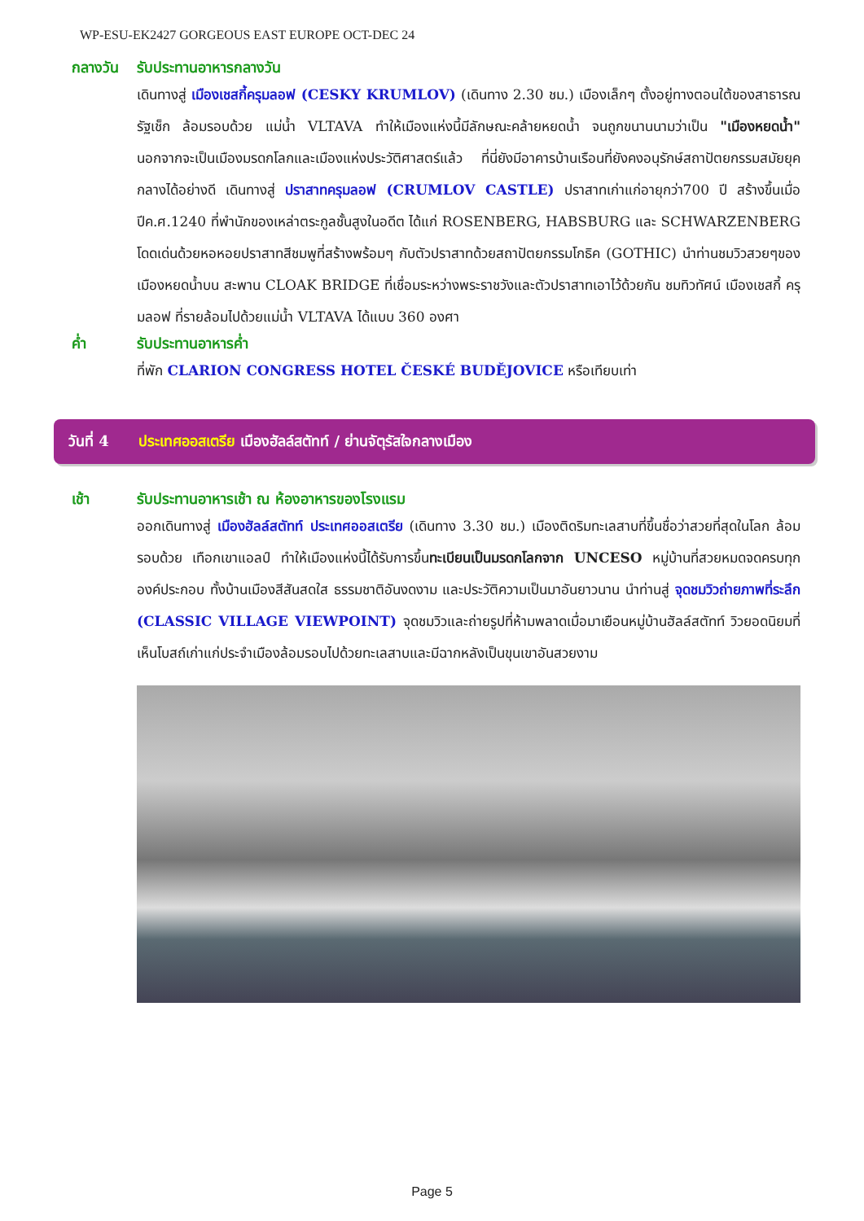WP-ESU-EK2427 GORGEOUS EAST EUROPE OCT-DEC 24
กลางวัน รับประทานอาหารกลางวัน
เดินทางสู่ เมืองเชสกี้ครุมลอฟ (CESKY KRUMLOV) (เดินทาง 2.30 ชม.) เมืองเล็กๆ ตั้งอยู่ทางตอนใต้ของสาธารณรัฐเช็ก ล้อมรอบด้วย แม่น้ำ VLTAVA ทำให้เมืองแห่งนี้มีลักษณะคล้ายหยดน้ำ จนถูกขนานนามว่าเป็น "เมืองหยดน้ำ" นอกจากจะเป็นเมืองมรดกโลกและเมืองแห่งประวัติศาสตร์แล้ว ที่นี่ยังมีอาคารบ้านเรือนที่ยังคงอนุรักษ์สถาปัตยกรรมสมัยยุคกลางได้อย่างดี เดินทางสู่ ปราสาทครุมลอฟ (CRUMLOV CASTLE) ปราสาทเก่าแก่อายุกว่า700 ปี สร้างขึ้นเมื่อปีค.ศ.1240 ที่พำนักของเหล่าตระกูลชั้นสูงในอดีต ได้แก่ ROSENBERG, HABSBURG และ SCHWARZENBERG โดดเด่นด้วยหอหอยปราสาทสีชมพูที่สร้างพร้อมๆ กับตัวปราสาทด้วยสถาปัตยกรรมโกธิค (GOTHIC) นำท่านชมวิวสวยๆของเมืองหยดน้ำบน สะพาน CLOAK BRIDGE ที่เชื่อมระหว่างพระราชวังและตัวปราสาทเอาไว้ด้วยกัน ชมทิวทัศน์ เมืองเชสกี้ ครุมลอฟ ที่รายล้อมไปด้วยแม่น้ำ VLTAVA ได้แบบ 360 องศา
ค่ำ รับประทานอาหารค่ำ
ที่พัก CLARION CONGRESS HOTEL ČESKÉ BUDĚJOVICE หรือเทียบเท่า
วันที่ 4 ประเทศออสเตรีย เมืองฮัลล์สตัทท์ / ย่านจัตุรัสใจกลางเมือง
เช้า รับประทานอาหารเช้า ณ ห้องอาหารของโรงแรม
ออกเดินทางสู่ เมืองฮัลล์สตัทท์ ประเทศออสเตรีย (เดินทาง 3.30 ชม.) เมืองติดริมทะเลสาบที่ขึ้นชื่อว่าสวยที่สุดในโลก ล้อมรอบด้วย เทือกเขาแอลป์ ทำให้เมืองแห่งนี้ได้รับการขึ้นทะเบียนเป็นมรดกโลกจาก UNCESO หมู่บ้านที่สวยหมดจดครบทุกองค์ประกอบ ทั้งบ้านเมืองสีสันสดใส ธรรมชาติอันงดงาม และประวัติความเป็นมาอันยาวนาน นำท่านสู่ จุดชมวิวถ่ายภาพที่ระลึก (CLASSIC VILLAGE VIEWPOINT) จุดชมวิวและถ่ายรูปที่ห้ามพลาดเมื่อมาเยือนหมู่บ้านฮัลล์สตัทท์ วิวยอดนิยมที่เห็นโบสถ์เก่าแก่ประจำเมืองล้อมรอบไปด้วยทะเลสาบและมีฉากหลังเป็นขุนเขาอันสวยงาม
Page 5